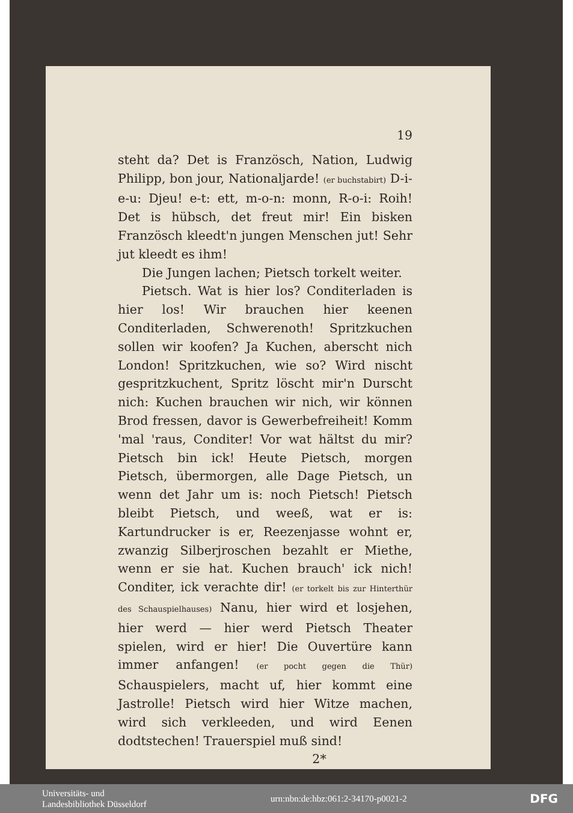19
steht da? Det is Französch, Nation, Ludwig Philipp, bon jour, Nationaljarde! (er buchstabirt) D-i-e-u: Djeu! e-t: ett, m-o-n: monn, R-o-i: Roih! Det is hübsch, det freut mir! Ein bisken Französch kleedt'n jungen Menschen jut! Sehr jut kleedt es ihm!
Die Jungen lachen; Pietsch torkelt weiter.
Pietsch. Wat is hier los? Conditerladen is hier los! Wir brauchen hier keenen Conditerladen, Schwerenoth! Spritzkuchen sollen wir koofen? Ja Kuchen, aberscht nich London! Spritzkuchen, wie so? Wird nischt gespritzkuchent, Spritz löscht mir'n Durscht nich: Kuchen brauchen wir nich, wir können Brod fressen, davor is Gewerbefreiheit! Komm 'mal 'raus, Conditer! Vor wat hältst du mir? Pietsch bin ick! Heute Pietsch, morgen Pietsch, übermorgen, alle Dage Pietsch, un wenn det Jahr um is: noch Pietsch! Pietsch bleibt Pietsch, und weeß, wat er is: Kartundrucker is er, Reezenjasse wohnt er, zwanzig Silberjroschen bezahlt er Miethe, wenn er sie hat. Kuchen brauch' ick nich! Conditer, ick verachte dir! (er torkelt bis zur Hinterthür des Schauspielhauses) Nanu, hier wird et losjehen, hier werd — hier werd Pietsch Theater spielen, wird er hier! Die Ouvertüre kann immer anfangen! (er pocht gegen die Thür) Schauspielers, macht uf, hier kommt eine Jastrolle! Pietsch wird hier Witze machen, wird sich verkleeden, und wird Eenen dodtstechen! Trauerspiel muß sind!
2*
Universitäts- und
Landesbibliothek Düsseldorf
urn:nbn:de:hbz:061:2-34170-p0021-2
DFG